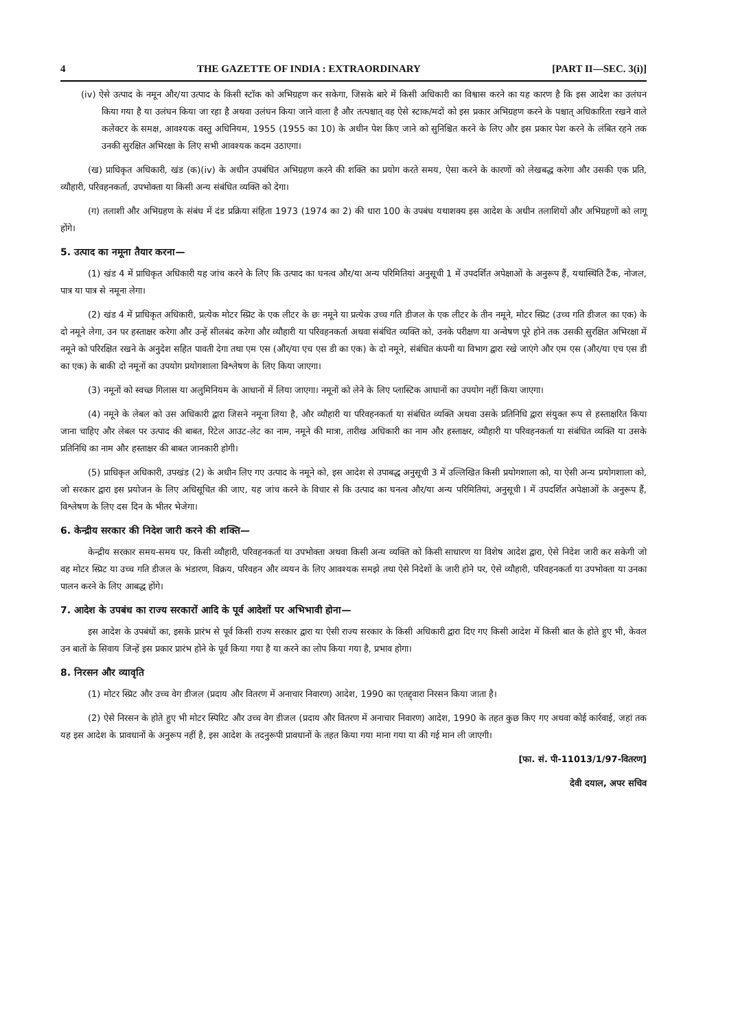4 THE GAZETTE OF INDIA : EXTRAORDINARY [PART II—SEC. 3(i)]
(iv) ऐसे उत्पाद के नमून और/या उत्पाद के किसी स्टॉक को अभिग्रहण कर सकेगा, जिसके बारे में किसी अधिकारी का विश्वास करने का यह कारण है कि इस आदेश का उलंघन किया गया है या उलंघन किया जा रहा है अथवा उलंघन किया जाने वाला है और तत्पश्चात् वह ऐसे स्टाक/मदों को इस प्रकार अभिग्रहण करने के पश्चात् अधिकारिता रखने वाले कलेक्टर के समक्ष, आवश्यक वस्तु अधिनियम, 1955 (1955 का 10) के अधीन पेश किए जाने को सुनिश्चित करने के लिए और इस प्रकार पेश करने के लंबित रहने तक उनकी सुरक्षित अभिरक्षा के लिए सभी आवश्यक कदम उठाएगा।
(ख) प्राधिकृत अधिकारी, खंड (क)(iv) के अधीन उपबंधित अभिग्रहण करने की शक्ति का प्रयोग करते समय, ऐसा करने के कारणों को लेखबद्ध करेगा और उसकी एक प्रति, व्यौहारी, परिवहनकर्ता, उपभोक्ता या किसी अन्य संबंधित व्यक्ति को देगा।
(ग) तलाशी और अभिग्रहण के संबंध में दंड प्रक्रिया संहिता 1973 (1974 का 2) की धारा 100 के उपबंध यथाशक्य इस आदेश के अधीन तलाशियों और अभिग्रहणों को लागू होंगे।
5. उत्पाद का नमूना तैयार करना—
(1) खंड 4 में प्राधिकृत अधिकारी यह जांच करने के लिए कि उत्पाद का घनत्व और/या अन्य परिमितियां अनुसूची 1 में उपदर्शित अपेक्षाओं के अनुरूप हैं, यथास्थिति टैंक, नोजल, पात्र या पात्र से नमूना लेगा।
(2) खंड 4 में प्राधिकृत अधिकारी, प्रत्येक मोटर स्प्रिट के एक लीटर के छः नमूने या प्रत्येक उच्च गति डीजल के एक लीटर के तीन नमूने, मोटर स्प्रिट (उच्च गति डीजल का एक) के दो नमूने लेगा, उन पर हस्ताक्षर करेगा और उन्हें सीलबंद करेगा और व्यौहारी या परिवहनकर्ता अथवा संबंधित व्यक्ति को, उनके परीक्षण या अन्वेषण पूरे होने तक उसकी सुरक्षित अभिरक्षा में नमूने को परिरक्षित रखने के अनुदेश सहित पावती देगा तथा एम एस (और/या एच एस डी का एक) के दो नमूने, संबंधित कंपनी या विभाग द्वारा रखे जाएंगे और एम एस (और/या एच एस डी का एक) के बाकी दो नमूनों का उपयोग प्रयोगशाला विश्लेषण के लिए किया जाएगा।
(3) नमूनों को स्वच्छ गिलास या अलुमिनियम के आधानों में लिया जाएगा। नमूनों को लेने के लिए प्लास्टिक आधानों का उपयोग नहीं किया जाएगा।
(4) नमूने के लेबल को उस अधिकारी द्वारा जिसने नमूना लिया है, और व्यौहारी या परिवहनकर्ता या संबंधित व्यक्ति अथवा उसके प्रतिनिधि द्वारा संयुक्त रूप से हस्ताक्षरित किया जाना चाहिए और लेबल पर उत्पाद की बाबत, रिटेल आउट-लेट का नाम, नमूने की मात्रा, तारीख अधिकारी का नाम और हस्ताक्षर, व्यौहारी या परिवहनकर्ता या संबंधित व्यक्ति या उसके प्रतिनिधि का नाम और हस्ताक्षर की बाबत जानकारी होगी।
(5) प्राधिकृत अधिकारी, उपखंड (2) के अधीन लिए गए उत्पाद के नमूने को, इस आदेश से उपाबद्ध अनुसूची 3 में उल्लिखित किसी प्रयोगशाला को, या ऐसी अन्य प्रयोगशाला को, जो सरकार द्वारा इस प्रयोजन के लिए अधिसूचित की जाए, यह जांच करने के विचार से कि उत्पाद का घनत्व और/या अन्य परिमितियां, अनुसूची I में उपदर्शित अपेक्षाओं के अनुरूप हैं, विश्लेषण के लिए दस दिन के भीतर भेजेगा।
6. केन्द्रीय सरकार की निदेश जारी करने की शक्ति—
केन्द्रीय सरकार समय-समय पर, किसी व्यौहारी, परिवहनकर्ता या उपभोक्ता अथवा किसी अन्य व्यक्ति को किसी साधारण या विशेष आदेश द्वारा, ऐसे निदेश जारी कर सकेगी जो वह मोटर स्प्रिट या उच्च गति डीजल के भंडारण, विक्रय, परिवहन और व्ययन के लिए आवश्यक समझे तथा ऐसे निदेशों के जारी होने पर, ऐसे व्यौहारी, परिवहनकर्ता या उपभोक्ता या उनका पालन करने के लिए आबद्ध होंगे।
7. आदेश के उपबंध का राज्य सरकारों आदि के पूर्व आदेशों पर अभिभावी होना—
इस आदेश के उपबंधों का, इसके प्रारंभ से पूर्व किसी राज्य सरकार द्वारा या ऐसी राज्य सरकार के किसी अधिकारी द्वारा दिए गए किसी आदेश में किसी बात के होते हुए भी, केवल उन बातों के सिवाय जिन्हें इस प्रकार प्रारंभ होने के पूर्व किया गया है या करने का लोप किया गया है, प्रभाव होगा।
8. निरसन और व्यावृति
(1) मोटर स्प्रिट और उच्च वेग डीजल (प्रदाय और वितरण में अनाचार निवारण) आदेश, 1990 का एतद्द्वारा निरसन किया जाता है।
(2) ऐसे निरसन के होते हुए भी मोटर स्पिरिट और उच्च वेग डीजल (प्रदाय और वितरण में अनाचार निवारण) आदेश, 1990 के तहत कुछ किए गए अथवा कोई कार्रवाई, जहां तक यह इस आदेश के प्रावधानों के अनुरूप नहीं है, इस आदेश के तदनुरूपी प्रावधानों के तहत किया गया माना गया या की गई मान ली जाएगी।
[फा. सं. पी-11013/1/97-वितरण]
देवी दयाल, अपर सचिव